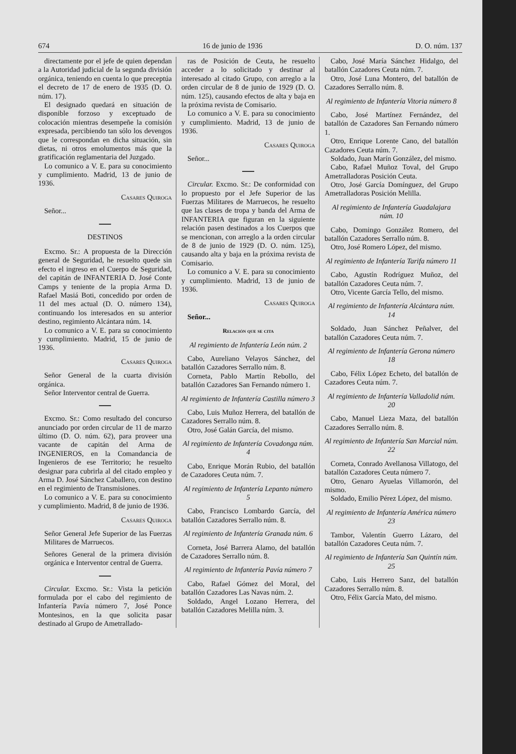674 16 de junio de 1936 D. O. núm. 137
directamente por el jefe de quien dependan a la Autoridad judicial de la segunda división orgánica, teniendo en cuenta lo que preceptúa el decreto de 17 de enero de 1935 (D. O. núm. 17).
El designado quedará en situación de disponible forzoso y exceptuado de colocación mientras desempeñe la comisión expresada, percibiendo tan sólo los devengos que le correspondan en dicha situación, sin dietas, ni otros emolumentos más que la gratificación reglamentaria del Juzgado.
Lo comunico a V. E. para su conocimiento y cumplimiento. Madrid, 13 de junio de 1936.
Casares Quiroga
Señor...
DESTINOS
Excmo. Sr.: A propuesta de la Dirección general de Seguridad, he resuelto quede sin efecto el ingreso en el Cuerpo de Seguridad, del capitán de INFANTERIA D. José Conte Camps y teniente de la propia Arma D. Rafael Masiá Boti, concedido por orden de 11 del mes actual (D. O. número 134), continuando los interesados en su anterior destino, regimiento Alcántara núm. 14.
Lo comunico a V. E. para su conocimiento y cumplimiento. Madrid, 15 de junio de 1936.
Casares Quiroga
Señor General de la cuarta división orgánica.
Señor Interventor central de Guerra.
Excmo. Sr.: Como resultado del concurso anunciado por orden circular de 11 de marzo último (D. O. núm. 62), para proveer una vacante de capitán del Arma de INGENIEROS, en la Comandancia de Ingenieros de ese Territorio; he resuelto designar para cubrirla al del citado empleo y Arma D. José Sánchez Caballero, con destino en el regimiento de Transmisiones.
Lo comunico a V. E. para su conocimiento y cumplimiento. Madrid, 8 de junio de 1936.
Casares Quiroga
Señor General Jefe Superior de las Fuerzas Militares de Marruecos.
Señores General de la primera división orgánica e Interventor central de Guerra.
Circular. Excmo. Sr.: Vista la petición formulada por el cabo del regimiento de Infantería Pavía número 7, José Ponce Montesinos, en la que solicita pasar destinado al Grupo de Ametrallado-
ras de Posición de Ceuta, he resuelto acceder a lo solicitado y destinar al interesado al citado Grupo, con arreglo a la orden circular de 8 de junio de 1929 (D. O. núm. 125), causando efectos de alta y baja en la próxima revista de Comisario.
Lo comunico a V. E. para su conocimiento y cumplimiento. Madrid, 13 de junio de 1936.
Casares Quiroga
Señor...
Circular. Excmo. Sr.: De conformidad con lo propuesto por el Jefe Superior de las Fuerzas Militares de Marruecos, he resuelto que las clases de tropa y banda del Arma de INFANTERIA que figuran en la siguiente relación pasen destinados a los Cuerpos que se mencionan, con arreglo a la orden circular de 8 de junio de 1929 (D. O. núm. 125), causando alta y baja en la próxima revista de Comisario.
Lo comunico a V. E. para su conocimiento y cumplimiento. Madrid, 13 de junio de 1936.
Casares Quiroga
Señor...
Relación que se cita
Al regimiento de Infantería León núm. 2
Cabo, Aureliano Velayos Sánchez, del batallón Cazadores Serrallo núm. 8.
Corneta, Pablo Martín Rebollo, del batallón Cazadores San Fernando número 1.
Al regimiento de Infantería Castilla número 3
Cabo, Luis Muñoz Herrera, del batallón de Cazadores Serrallo núm. 8.
Otro, José Galán García, del mismo.
Al regimiento de Infantería Covadonga núm. 4
Cabo, Enrique Morán Rubio, del batallón de Cazadores Ceuta núm. 7.
Al regimiento de Infantería Lepanto número 5
Cabo, Francisco Lombardo García, del batallón Cazadores Serrallo núm. 8.
Al regimiento de Infantería Granada núm. 6
Corneta, José Barrera Alamo, del batallón de Cazadores Serrallo núm. 8.
Al regimiento de Infantería Pavía número 7
Cabo, Rafael Gómez del Moral, del batallón Cazadores Las Navas núm. 2.
Soldado, Angel Lozano Herrera, del batallón Cazadores Melilla núm. 3.
Cabo, José María Sánchez Hidalgo, del batallón Cazadores Ceuta núm. 7.
Otro, José Luna Montero, del batallón de Cazadores Serrallo núm. 8.
Al regimiento de Infantería Vitoria número 8
Cabo, José Martínez Fernández, del batallón de Cazadores San Fernando número 1.
Otro, Enrique Lorente Cano, del batallón Cazadores Ceuta núm. 7.
Soldado, Juan Marín González, del mismo.
Cabo, Rafael Muñoz Toval, del Grupo Ametralladoras Posición Ceuta.
Otro, José García Domínguez, del Grupo Ametralladoras Posición Melilla.
Al regimiento de Infantería Guadalajara núm. 10
Cabo, Domingo González Romero, del batallón Cazadores Serrallo núm. 8.
Otro, José Romero López, del mismo.
Al regimiento de Infantería Tarifa número 11
Cabo, Agustín Rodríguez Muñoz, del batallón Cazadores Ceuta núm. 7.
Otro, Vicente García Tello, del mismo.
Al regimiento de Infantería Alcántara núm. 14
Soldado, Juan Sánchez Peñalver, del batallón Cazadores Ceuta núm. 7.
Al regimiento de Infantería Gerona número 18
Cabo, Félix López Echeto, del batallón de Cazadores Ceuta núm. 7.
Al regimiento de Infantería Valladolid núm. 20
Cabo, Manuel Lieza Maza, del batallón Cazadores Serrallo núm. 8.
Al regimiento de Infantería San Marcial núm. 22
Corneta, Conrado Avellanosa Villatogo, del batallón Cazadores Ceuta número 7.
Otro, Genaro Ayuelas Villamorón, del mismo.
Soldado, Emilio Pérez López, del mismo.
Al regimiento de Infantería América número 23
Tambor, Valentín Guerro Lázaro, del batallón Cazadores Ceuta núm. 7.
Al regimiento de Infantería San Quintín núm. 25
Cabo, Luis Herrero Sanz, del batallón Cazadores Serrallo núm. 8.
Otro, Félix García Mato, del mismo.